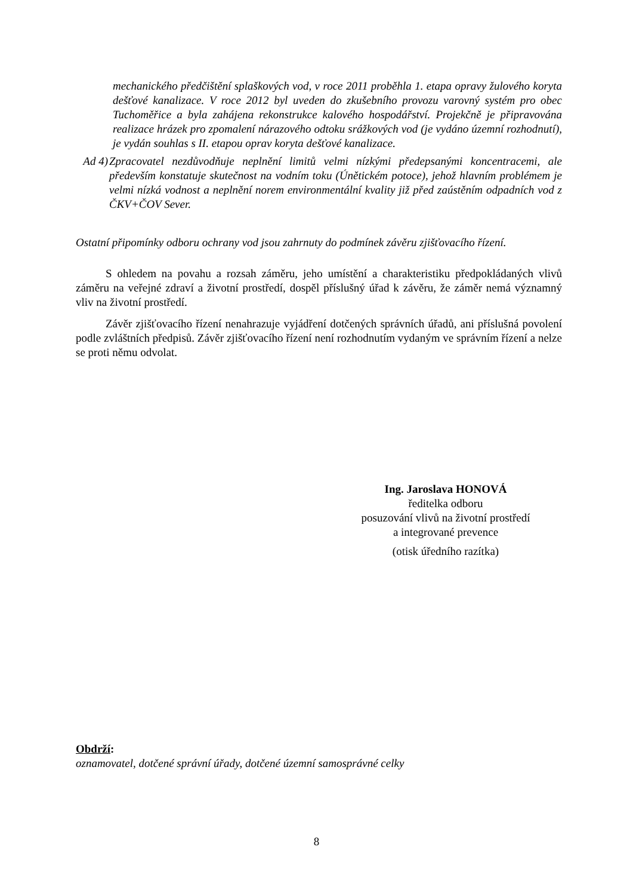mechanického předčištění splaškových vod, v roce 2011 proběhla 1. etapa opravy žulového koryta dešťové kanalizace. V roce 2012 byl uveden do zkušebního provozu varovný systém pro obec Tuchoměřice a byla zahájena rekonstrukce kalového hospodářství. Projekčně je připravována realizace hrázek pro zpomalení nárazového odtoku srážkových vod (je vydáno územní rozhodnutí), je vydán souhlas s II. etapou oprav koryta dešťové kanalizace.
Ad 4) Zpracovatel nezdůvodňuje neplnění limitů velmi nízkými předepsanými koncentracemi, ale především konstatuje skutečnost na vodním toku (Únětickém potoce), jehož hlavním problémem je velmi nízká vodnost a neplnění norem environmentální kvality již před zaústěním odpadních vod z ČKV+ČOV Sever.
Ostatní připomínky odboru ochrany vod jsou zahrnuty do podmínek závěru zjišťovacího řízení.
S ohledem na povahu a rozsah záměru, jeho umístění a charakteristiku předpokládaných vlivů záměru na veřejné zdraví a životní prostředí, dospěl příslušný úřad k závěru, že záměr nemá významný vliv na životní prostředí.
Závěr zjišťovacího řízení nenahrazuje vyjádření dotčených správních úřadů, ani příslušná povolení podle zvláštních předpisů. Závěr zjišťovacího řízení není rozhodnutím vydaným ve správním řízení a nelze se proti němu odvolat.
Ing. Jaroslava HONOVÁ
ředitelka odboru
posuzování vlivů na životní prostředí
a integrované prevence
(otisk úředního razítka)
Obdrží:
oznamovatel, dotčené správní úřady, dotčené územní samosprávné celky
8